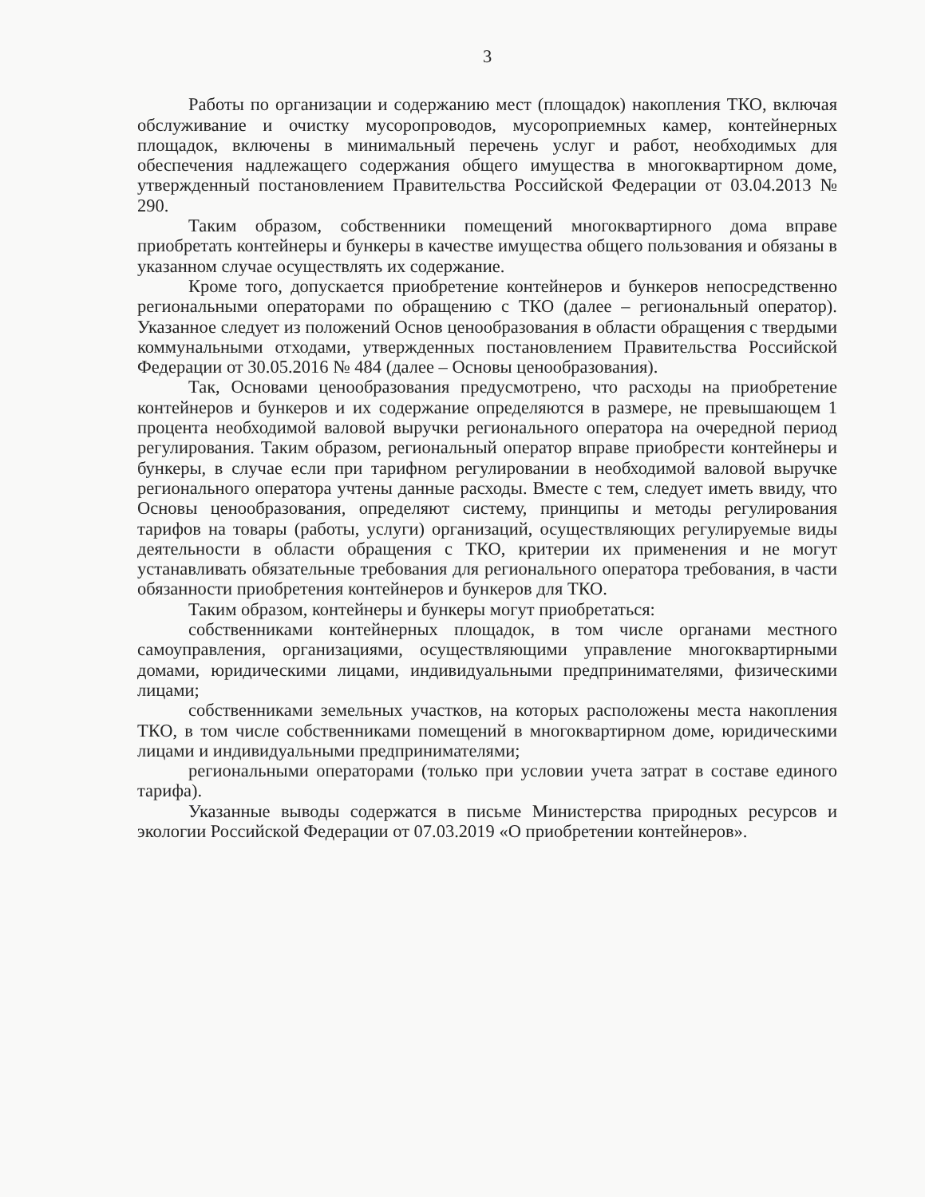3
Работы по организации и содержанию мест (площадок) накопления ТКО, включая обслуживание и очистку мусоропроводов, мусороприемных камер, контейнерных площадок, включены в минимальный перечень услуг и работ, необходимых для обеспечения надлежащего содержания общего имущества в многоквартирном доме, утвержденный постановлением Правительства Российской Федерации от 03.04.2013 № 290.
Таким образом, собственники помещений многоквартирного дома вправе приобретать контейнеры и бункеры в качестве имущества общего пользования и обязаны в указанном случае осуществлять их содержание.
Кроме того, допускается приобретение контейнеров и бункеров непосредственно региональными операторами по обращению с ТКО (далее – региональный оператор). Указанное следует из положений Основ ценообразования в области обращения с твердыми коммунальными отходами, утвержденных постановлением Правительства Российской Федерации от 30.05.2016 № 484 (далее – Основы ценообразования).
Так, Основами ценообразования предусмотрено, что расходы на приобретение контейнеров и бункеров и их содержание определяются в размере, не превышающем 1 процента необходимой валовой выручки регионального оператора на очередной период регулирования. Таким образом, региональный оператор вправе приобрести контейнеры и бункеры, в случае если при тарифном регулировании в необходимой валовой выручке регионального оператора учтены данные расходы. Вместе с тем, следует иметь ввиду, что Основы ценообразования, определяют систему, принципы и методы регулирования тарифов на товары (работы, услуги) организаций, осуществляющих регулируемые виды деятельности в области обращения с ТКО, критерии их применения и не могут устанавливать обязательные требования для регионального оператора требования, в части обязанности приобретения контейнеров и бункеров для ТКО.
Таким образом, контейнеры и бункеры могут приобретаться:
собственниками контейнерных площадок, в том числе органами местного самоуправления, организациями, осуществляющими управление многоквартирными домами, юридическими лицами, индивидуальными предпринимателями, физическими лицами;
собственниками земельных участков, на которых расположены места накопления ТКО, в том числе собственниками помещений в многоквартирном доме, юридическими лицами и индивидуальными предпринимателями;
региональными операторами (только при условии учета затрат в составе единого тарифа).
Указанные выводы содержатся в письме Министерства природных ресурсов и экологии Российской Федерации от 07.03.2019 «О приобретении контейнеров».